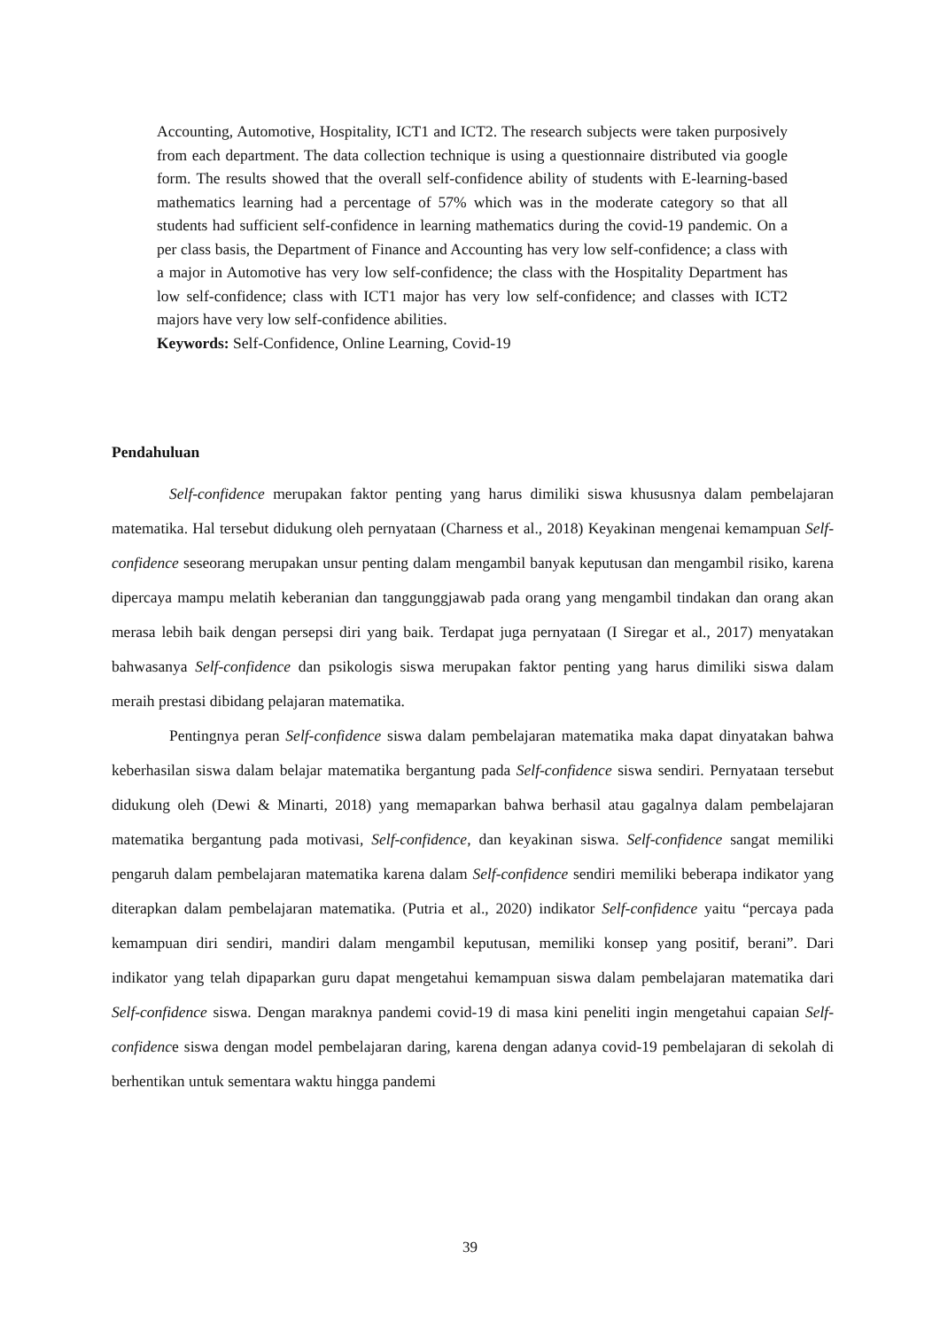Accounting, Automotive, Hospitality, ICT1 and ICT2. The research subjects were taken purposively from each department. The data collection technique is using a questionnaire distributed via google form. The results showed that the overall self-confidence ability of students with E-learning-based mathematics learning had a percentage of 57% which was in the moderate category so that all students had sufficient self-confidence in learning mathematics during the covid-19 pandemic. On a per class basis, the Department of Finance and Accounting has very low self-confidence; a class with a major in Automotive has very low self-confidence; the class with the Hospitality Department has low self-confidence; class with ICT1 major has very low self-confidence; and classes with ICT2 majors have very low self-confidence abilities.
Keywords: Self-Confidence, Online Learning, Covid-19
Pendahuluan
Self-confidence merupakan faktor penting yang harus dimiliki siswa khususnya dalam pembelajaran matematika. Hal tersebut didukung oleh pernyataan (Charness et al., 2018) Keyakinan mengenai kemampuan Self-confidence seseorang merupakan unsur penting dalam mengambil banyak keputusan dan mengambil risiko, karena dipercaya mampu melatih keberanian dan tanggunggjawab pada orang yang mengambil tindakan dan orang akan merasa lebih baik dengan persepsi diri yang baik. Terdapat juga pernyataan (I Siregar et al., 2017) menyatakan bahwasanya Self-confidence dan psikologis siswa merupakan faktor penting yang harus dimiliki siswa dalam meraih prestasi dibidang pelajaran matematika.
Pentingnya peran Self-confidence siswa dalam pembelajaran matematika maka dapat dinyatakan bahwa keberhasilan siswa dalam belajar matematika bergantung pada Self-confidence siswa sendiri. Pernyataan tersebut didukung oleh (Dewi & Minarti, 2018) yang memaparkan bahwa berhasil atau gagalnya dalam pembelajaran matematika bergantung pada motivasi, Self-confidence, dan keyakinan siswa. Self-confidence sangat memiliki pengaruh dalam pembelajaran matematika karena dalam Self-confidence sendiri memiliki beberapa indikator yang diterapkan dalam pembelajaran matematika. (Putria et al., 2020) indikator Self-confidence yaitu “percaya pada kemampuan diri sendiri, mandiri dalam mengambil keputusan, memiliki konsep yang positif, berani”. Dari indikator yang telah dipaparkan guru dapat mengetahui kemampuan siswa dalam pembelajaran matematika dari Self-confidence siswa. Dengan maraknya pandemi covid-19 di masa kini peneliti ingin mengetahui capaian Self-confidence siswa dengan model pembelajaran daring, karena dengan adanya covid-19 pembelajaran di sekolah di berhentikan untuk sementara waktu hingga pandemi
39